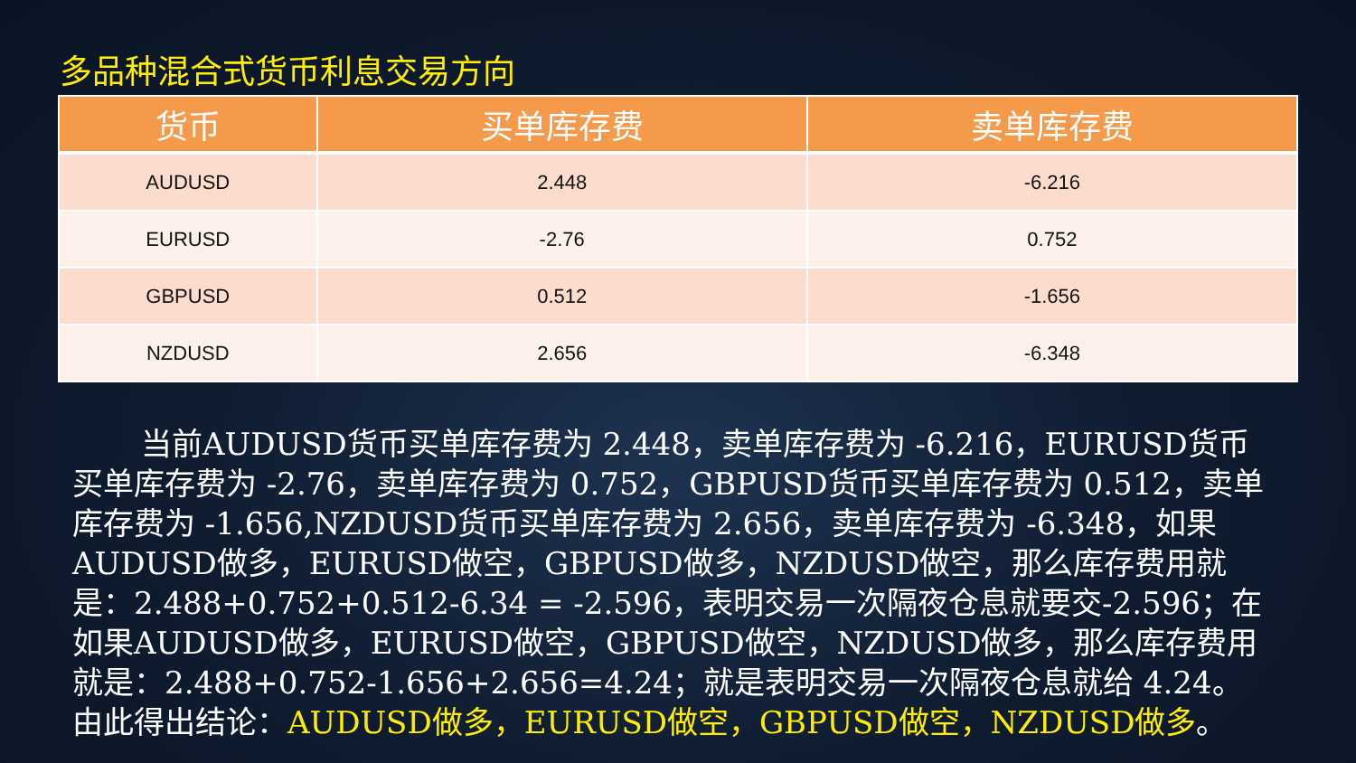多品种混合式货币利息交易方向
| 货币 | 买单库存费 | 卖单库存费 |
| --- | --- | --- |
| AUDUSD | 2.448 | -6.216 |
| EURUSD | -2.76 | 0.752 |
| GBPUSD | 0.512 | -1.656 |
| NZDUSD | 2.656 | -6.348 |
当前AUDUSD货币买单库存费为 2.448，卖单库存费为 -6.216，EURUSD货币买单库存费为 -2.76，卖单库存费为 0.752，GBPUSD货币买单库存费为 0.512，卖单库存费为 -1.656,NZDUSD货币买单库存费为 2.656，卖单库存费为 -6.348，如果AUDUSD做多，EURUSD做空，GBPUSD做多，NZDUSD做空，那么库存费用就是：2.488+0.752+0.512-6.34 = -2.596，表明交易一次隔夜仓息就要交-2.596；在如果AUDUSD做多，EURUSD做空，GBPUSD做空，NZDUSD做多，那么库存费用就是：2.488+0.752-1.656+2.656=4.24；就是表明交易一次隔夜仓息就给 4.24。由此得出结论：AUDUSD做多，EURUSD做空，GBPUSD做空，NZDUSD做多。